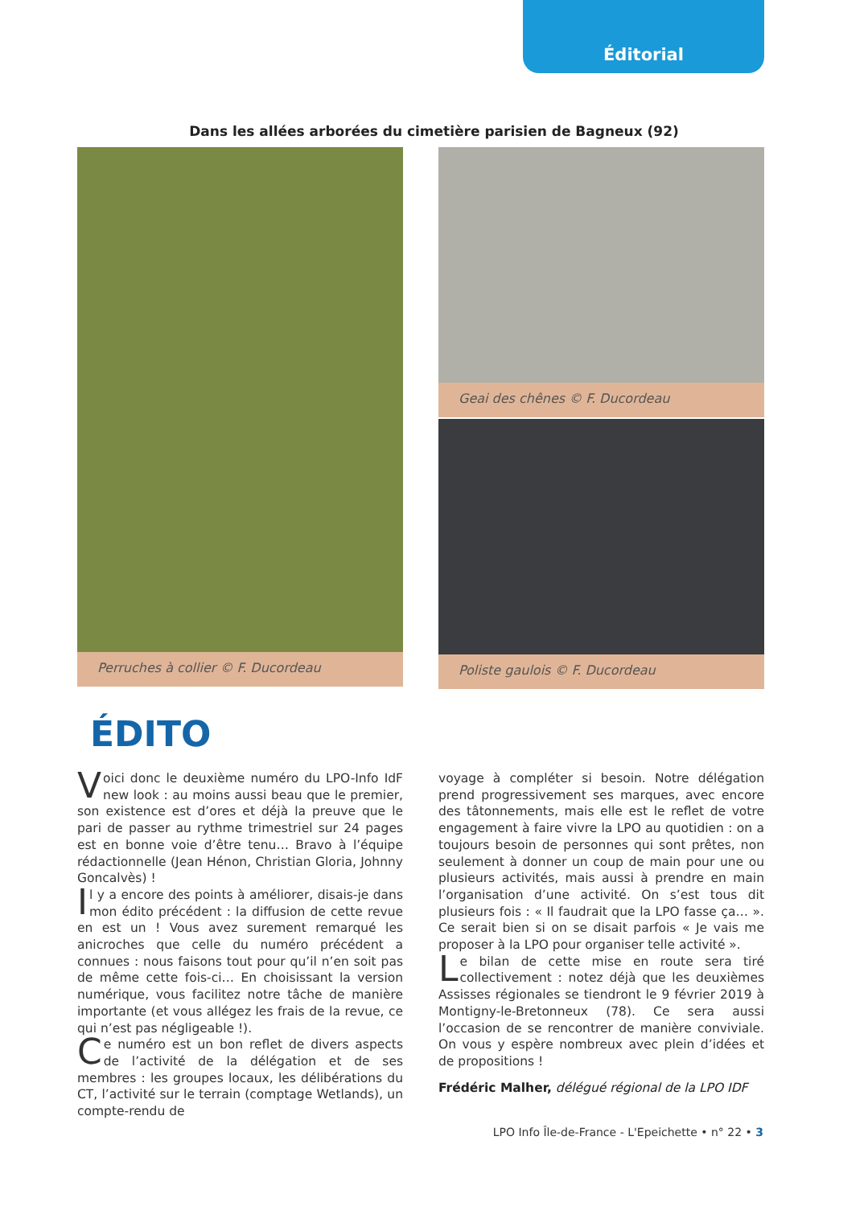Éditorial
Dans les allées arborées du cimetière parisien de Bagneux (92)
Perruches à collier © F. Ducordeau Geai des chênes © F. Ducordeau
Poliste gaulois © F. Ducordeau
ÉDITO
Voici donc le deuxième numéro du LPO-Info IdF new look : au moins aussi beau que le premier, son existence est d’ores et déjà la preuve que le pari de passer au rythme trimestriel sur 24 pages est en bonne voie d’être tenu… Bravo à l’équipe rédactionnelle (Jean Hénon, Christian Gloria, Johnny Goncalvès) !
Il y a encore des points à améliorer, disais-je dans mon édito précédent : la diffusion de cette revue en est un ! Vous avez surement remarqué les anicroches que celle du numéro précédent a connues : nous faisons tout pour qu’il n’en soit pas de même cette fois-ci… En choisissant la version numérique, vous facilitez notre tâche de manière importante (et vous allégez les frais de la revue, ce qui n’est pas négligeable !).
Ce numéro est un bon reflet de divers aspects de l’activité de la délégation et de ses membres : les groupes locaux, les délibérations du CT, l’activité sur le terrain (comptage Wetlands), un compte-rendu de
voyage à compléter si besoin. Notre délégation prend progressivement ses marques, avec encore des tâtonnements, mais elle est le reflet de votre engagement à faire vivre la LPO au quotidien : on a toujours besoin de personnes qui sont prêtes, non seulement à donner un coup de main pour une ou plusieurs activités, mais aussi à prendre en main l’organisation d’une activité. On s’est tous dit plusieurs fois : « Il faudrait que la LPO fasse ça… ». Ce serait bien si on se disait parfois « Je vais me proposer à la LPO pour organiser telle activité ».
Le bilan de cette mise en route sera tiré collectivement : notez déjà que les deuxièmes Assisses régionales se tiendront le 9 février 2019 à Montigny-le-Bretonneux (78). Ce sera aussi l’occasion de se rencontrer de manière conviviale. On vous y espère nombreux avec plein d’idées et de propositions !
Frédéric Malher, délégué régional de la LPO IDF
LPO Info Île-de-France - L'Epeichette • n° 22 • 3